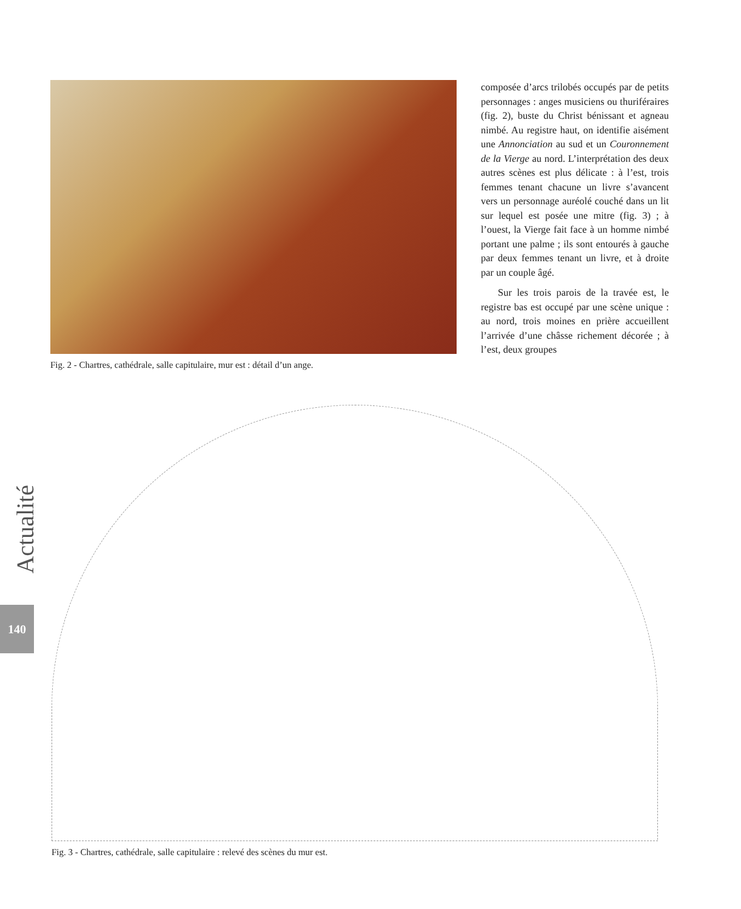Fig. 2 - Chartres, cathédrale, salle capitulaire, mur est : détail d’un ange.
composée d’arcs trilobés occupés par de petits personnages : anges musiciens ou thuriféraires (fig. 2), buste du Christ bénissant et agneau nimbé. Au registre haut, on identifie aisément une Annonciation au sud et un Couronnement de la Vierge au nord. L’interprétation des deux autres scènes est plus délicate : à l’est, trois femmes tenant chacune un livre s’avancent vers un personnage auréolé couché dans un lit sur lequel est posée une mitre (fig. 3) ; à l’ouest, la Vierge fait face à un homme nimbé portant une palme ; ils sont entourés à gauche par deux femmes tenant un livre, et à droite par un couple âgé.
Sur les trois parois de la travée est, le registre bas est occupé par une scène unique : au nord, trois moines en prière accueillent l’arrivée d’une châsse richement décorée ; à l’est, deux groupes
Actualité
140
Fig. 3 - Chartres, cathédrale, salle capitulaire : relevé des scènes du mur est.